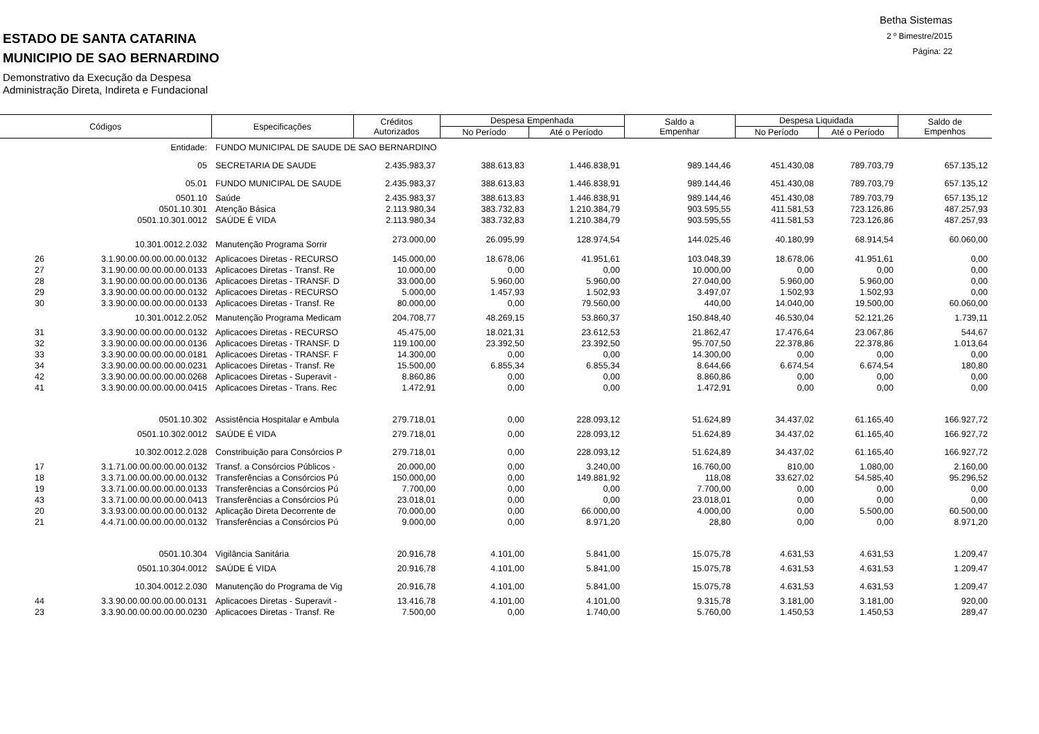Betha Sistemas
2 º Bimestre/2015
Página: 22
ESTADO DE SANTA CATARINA
MUNICIPIO DE SAO BERNARDINO
Demonstrativo da Execução da Despesa
Administração Direta, Indireta e Fundacional
| Códigos | | Especificações | Créditos Autorizados | Despesa Empenhada | | Saldo a Empenhar | Despesa Liquidada | | Saldo de Empenhos |
| --- | --- | --- | --- | --- | --- | --- | --- | --- | --- |
| | | | | No Período | Até o Período | | No Período | Até o Período | |
| | Entidade: | FUNDO MUNICIPAL DE SAUDE DE SAO BERNARDINO | | | | | | | |
| | 05 | SECRETARIA DE SAUDE | 2.435.983,37 | 388.613,83 | 1.446.838,91 | 989.144,46 | 451.430,08 | 789.703,79 | 657.135,12 |
| | 05.01 | FUNDO MUNICIPAL DE SAUDE | 2.435.983,37 | 388.613,83 | 1.446.838,91 | 989.144,46 | 451.430,08 | 789.703,79 | 657.135,12 |
| | 0501.10 | Saúde | 2.435.983,37 | 388.613,83 | 1.446.838,91 | 989.144,46 | 451.430,08 | 789.703,79 | 657.135,12 |
| | 0501.10.301 | Atenção Básica | 2.113.980,34 | 383.732,83 | 1.210.384,79 | 903.595,55 | 411.581,53 | 723.126,86 | 487.257,93 |
| | 0501.10.301.0012 | SAÚDE É VIDA | 2.113.980,34 | 383.732,83 | 1.210.384,79 | 903.595,55 | 411.581,53 | 723.126,86 | 487.257,93 |
| | 10.301.0012.2.032 | Manutenção Programa Sorrir | 273.000,00 | 26.095,99 | 128.974,54 | 144.025,46 | 40.180,99 | 68.914,54 | 60.060,00 |
| 26 | 3.1.90.00.00.00.00.00.0132 | Aplicacoes Diretas - RECURSO | 145.000,00 | 18.678,06 | 41.951,61 | 103.048,39 | 18.678,06 | 41.951,61 | 0,00 |
| 27 | 3.1.90.00.00.00.00.00.0133 | Aplicacoes Diretas - Transf. Re | 10.000,00 | 0,00 | 0,00 | 10.000,00 | 0,00 | 0,00 | 0,00 |
| 28 | 3.1.90.00.00.00.00.00.0136 | Aplicacoes Diretas - TRANSF. D | 33.000,00 | 5.960,00 | 5.960,00 | 27.040,00 | 5.960,00 | 5.960,00 | 0,00 |
| 29 | 3.3.90.00.00.00.00.00.0132 | Aplicacoes Diretas - RECURSO | 5.000,00 | 1.457,93 | 1.502,93 | 3.497,07 | 1.502,93 | 1.502,93 | 0,00 |
| 30 | 3.3.90.00.00.00.00.00.0133 | Aplicacoes Diretas - Transf. Re | 80.000,00 | 0,00 | 79.560,00 | 440,00 | 14.040,00 | 19.500,00 | 60.060,00 |
| | 10.301.0012.2.052 | Manutenção Programa Medicam | 204.708,77 | 48.269,15 | 53.860,37 | 150.848,40 | 46.530,04 | 52.121,26 | 1.739,11 |
| 31 | 3.3.90.00.00.00.00.00.0132 | Aplicacoes Diretas - RECURSO | 45.475,00 | 18.021,31 | 23.612,53 | 21.862,47 | 17.476,64 | 23.067,86 | 544,67 |
| 32 | 3.3.90.00.00.00.00.00.0136 | Aplicacoes Diretas - TRANSF. D | 119.100,00 | 23.392,50 | 23.392,50 | 95.707,50 | 22.378,86 | 22.378,86 | 1.013,64 |
| 33 | 3.3.90.00.00.00.00.00.0181 | Aplicacoes Diretas - TRANSF. F | 14.300,00 | 0,00 | 0,00 | 14.300,00 | 0,00 | 0,00 | 0,00 |
| 34 | 3.3.90.00.00.00.00.00.0231 | Aplicacoes Diretas - Transf. Re | 15.500,00 | 6.855,34 | 6.855,34 | 8.644,66 | 6.674,54 | 6.674,54 | 180,80 |
| 42 | 3.3.90.00.00.00.00.00.0268 | Aplicacoes Diretas - Superavit - | 8.860,86 | 0,00 | 0,00 | 8.860,86 | 0,00 | 0,00 | 0,00 |
| 41 | 3.3.90.00.00.00.00.00.0415 | Aplicacoes Diretas - Trans. Rec | 1.472,91 | 0,00 | 0,00 | 1.472,91 | 0,00 | 0,00 | 0,00 |
| | 0501.10.302 | Assistência Hospitalar e Ambula | 279.718,01 | 0,00 | 228.093,12 | 51.624,89 | 34.437,02 | 61.165,40 | 166.927,72 |
| | 0501.10.302.0012 | SAÚDE É VIDA | 279.718,01 | 0,00 | 228.093,12 | 51.624,89 | 34.437,02 | 61.165,40 | 166.927,72 |
| | 10.302.0012.2.028 | Constribuição para Consórcios P | 279.718,01 | 0,00 | 228.093,12 | 51.624,89 | 34.437,02 | 61.165,40 | 166.927,72 |
| 17 | 3.1.71.00.00.00.00.00.0132 | Transf. a Consórcios Públicos - | 20.000,00 | 0,00 | 3.240,00 | 16.760,00 | 810,00 | 1.080,00 | 2.160,00 |
| 18 | 3.3.71.00.00.00.00.00.0132 | Transferências a Consórcios Pú | 150.000,00 | 0,00 | 149.881,92 | 118,08 | 33.627,02 | 54.585,40 | 95.296,52 |
| 19 | 3.3.71.00.00.00.00.00.0133 | Transferências a Consórcios Pú | 7.700,00 | 0,00 | 0,00 | 7.700,00 | 0,00 | 0,00 | 0,00 |
| 43 | 3.3.71.00.00.00.00.00.0413 | Transferências a Consórcios Pú | 23.018,01 | 0,00 | 0,00 | 23.018,01 | 0,00 | 0,00 | 0,00 |
| 20 | 3.3.93.00.00.00.00.00.0132 | Aplicação Direta Decorrente de | 70.000,00 | 0,00 | 66.000,00 | 4.000,00 | 0,00 | 5.500,00 | 60.500,00 |
| 21 | 4.4.71.00.00.00.00.00.0132 | Transferências a Consórcios Pú | 9.000,00 | 0,00 | 8.971,20 | 28,80 | 0,00 | 0,00 | 8.971,20 |
| | 0501.10.304 | Vigilância Sanitária | 20.916,78 | 4.101,00 | 5.841,00 | 15.075,78 | 4.631,53 | 4.631,53 | 1.209,47 |
| | 0501.10.304.0012 | SAÚDE É VIDA | 20.916,78 | 4.101,00 | 5.841,00 | 15.075,78 | 4.631,53 | 4.631,53 | 1.209,47 |
| | 10.304.0012.2.030 | Manutenção do Programa de Vig | 20.916,78 | 4.101,00 | 5.841,00 | 15.075,78 | 4.631,53 | 4.631,53 | 1.209,47 |
| 44 | 3.3.90.00.00.00.00.00.0131 | Aplicacoes Diretas - Superavit - | 13.416,78 | 4.101,00 | 4.101,00 | 9.315,78 | 3.181,00 | 3.181,00 | 920,00 |
| 23 | 3.3.90.00.00.00.00.00.0230 | Aplicacoes Diretas - Transf. Re | 7.500,00 | 0,00 | 1.740,00 | 5.760,00 | 1.450,53 | 1.450,53 | 289,47 |